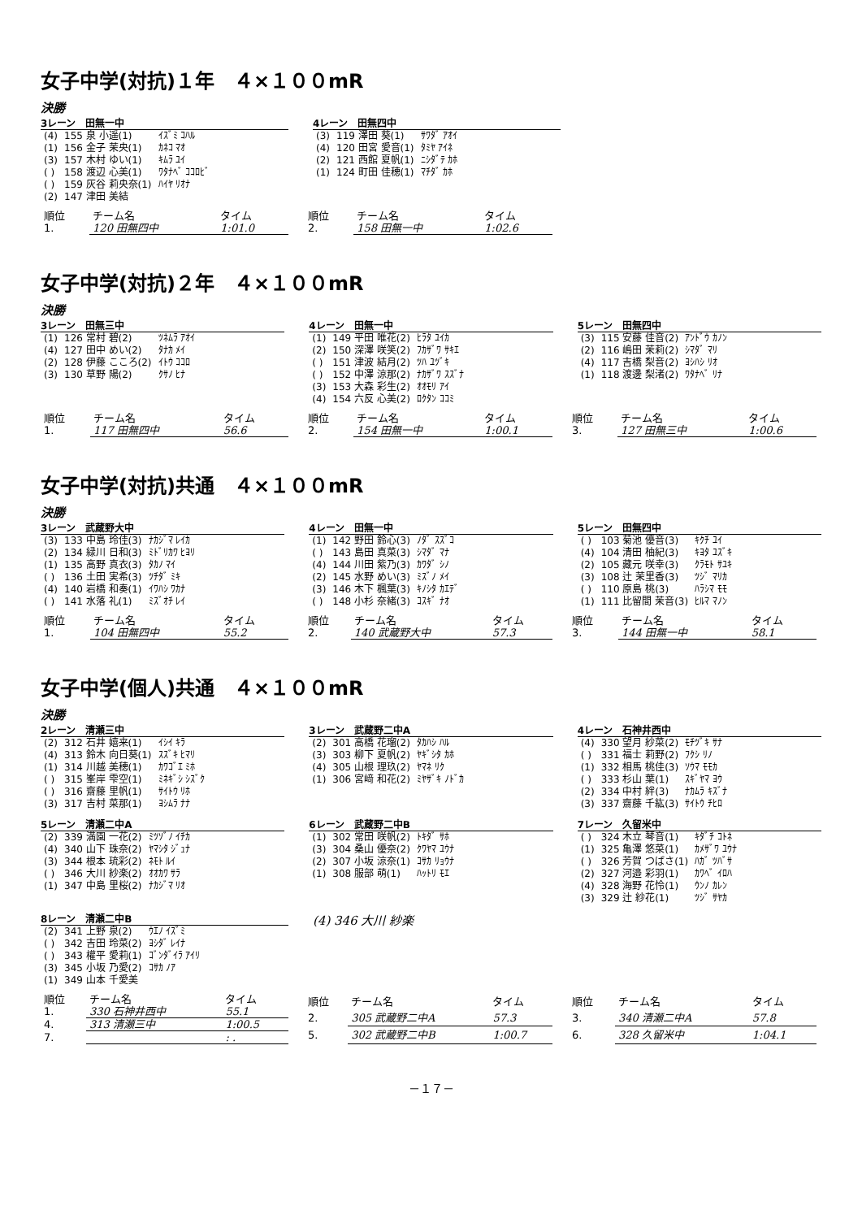女子中学(対抗)１年　４×１００mR
決勝
3レーン　田無一中
| (4) | 155 泉 小遥(1) | ｲｽﾞﾐ ｺﾊﾙ |
| (1) | 156 金子 茉央(1) | ｶﾈｺ ﾏｵ |
| (3) | 157 木村 ゆい(1) | ｷﾑﾗ ﾕｲ |
| ( ) | 158 渡辺 心美(1) | ﾜﾀﾅﾍﾞ ｺｺﾛﾋﾞ |
| ( ) | 159 灰谷 莉央奈(1) | ﾊｲﾔ ﾘｵﾅ |
| (2) | 147 津田 美結 | |
4レーン　田無四中
| (3) | 119 澤田 葵(1) | ｻﾜﾀﾞ ｱｵｲ |
| (4) | 120 田宮 愛音(1) | ﾀﾐﾔ ｱｲﾈ |
| (2) | 121 西館 夏帆(1) | ﾆｼﾀﾞﾃ ｶﾎ |
| (1) | 124 町田 佳穂(1) | ﾏﾁﾀﾞ ｶﾎ |
| 順位 | チーム名 | タイム |
| 1. | 120 田無四中 | 1:01.0 |
| 順位 | チーム名 | タイム |
| 2. | 158 田無一中 | 1:02.6 |
女子中学(対抗)２年　４×１００mR
決勝
3レーン　田無三中
| (1) | 126 常村 碧(2) | ﾂﾈﾑﾗ ｱｵｲ |
| (4) | 127 田中 めい(2) | ﾀﾅｶ ﾒｲ |
| (2) | 128 伊藤 こころ(2) | ｲﾄｳ ｺｺﾛ |
| (3) | 130 草野 陽(2) | ｸｻﾉ ﾋﾅ |
4レーン　田無一中
| (1) | 149 平田 唯花(2) | ﾋﾗﾀ ﾕｲｶ |
| (2) | 150 深澤 咲笑(2) | ﾌｶｻﾞﾜ ｻｷｴ |
| ( ) | 151 津波 結月(2) | ﾂﾊ ﾕﾂﾞｷ |
| ( ) | 152 中澤 涼那(2) | ﾅｶｻﾞﾜ ｽｽﾞﾅ |
| (3) | 153 大森 彩生(2) | ｵｵﾓﾘ ｱｲ |
| (4) | 154 六反 心美(2) | ﾛｸﾀﾝ ｺｺﾐ |
5レーン　田無四中
| (3) | 115 安藤 佳音(2) | ｱﾝﾄﾞｳ ｶﾉﾝ |
| (2) | 116 嶋田 茉莉(2) | ｼﾏﾀﾞ ﾏﾘ |
| (4) | 117 吉橋 梨音(2) | ﾖｼﾊｼ ﾘｵ |
| (1) | 118 渡邊 梨渚(2) | ﾜﾀﾅﾍﾞ ﾘﾅ |
| 順位 | チーム名 | タイム |
| 1. | 117 田無四中 | 56.6 |
| 順位 | チーム名 | タイム |
| 2. | 154 田無一中 | 1:00.1 |
| 順位 | チーム名 | タイム |
| 3. | 127 田無三中 | 1:00.6 |
女子中学(対抗)共通　４×１００mR
決勝
3レーン　武蔵野大中
| (3) | 133 中島 玲佳(3) | ﾅｶｼﾞﾏ ﾚｲｶ |
| (2) | 134 緑川 日和(3) | ﾐﾄﾞﾘｶﾜ ﾋﾖﾘ |
| (1) | 135 高野 真衣(3) | ﾀｶﾉ ﾏｲ |
| ( ) | 136 土田 実希(3) | ﾂﾁﾀﾞ ﾐｷ |
| (4) | 140 岩橋 和奏(1) | ｲﾜﾊｼ ﾜｶﾅ |
| ( ) | 141 水落 礼(1) | ﾐｽﾞｵﾁ ﾚｲ |
4レーン　田無一中
| (1) | 142 野田 鈴心(3) | ﾉﾀﾞ ｽｽﾞｺ |
| ( ) | 143 島田 真菜(3) | ｼﾏﾀﾞ ﾏﾅ |
| (4) | 144 川田 紫乃(3) | ｶﾜﾀﾞ ｼﾉ |
| (2) | 145 水野 めい(3) | ﾐｽﾞﾉ ﾒｲ |
| (3) | 146 木下 楓葉(3) | ｷﾉｼﾀ ｶｴﾃﾞ |
| ( ) | 148 小杉 奈緒(3) | ｺｽｷﾞ ﾅｵ |
5レーン　田無四中
| ( ) | 103 菊池 優音(3) | ｷｸﾁ ﾕｲ |
| (4) | 104 清田 柚紀(3) | ｷﾖﾀ ﾕｽﾞｷ |
| (2) | 105 藏元 咲幸(3) | ｸﾗﾓﾄ ｻﾕｷ |
| (3) | 108 辻 茉里香(3) | ﾂｼﾞ ﾏﾘｶ |
| ( ) | 110 原島 桃(3) | ﾊﾗｼﾏ ﾓﾓ |
| (1) | 111 比留間 茉音(3) | ﾋﾙﾏ ﾏﾉﾝ |
| 順位 | チーム名 | タイム |
| 1. | 104 田無四中 | 55.2 |
| 順位 | チーム名 | タイム |
| 2. | 140 武蔵野大中 | 57.3 |
| 順位 | チーム名 | タイム |
| 3. | 144 田無一中 | 58.1 |
女子中学(個人)共通　４×１００mR
決勝
2レーン　清瀬三中
| (2) | 312 石井 嬉来(1) | ｲｼｲ ｷﾗ |
| (4) | 313 鈴木 向日葵(1) | ｽｽﾞｷ ﾋﾏﾘ |
| (1) | 314 川越 美穂(1) | ｶﾜｺﾞｴ ﾐﾎ |
| ( ) | 315 峯岸 雫空(1) | ﾐﾈｷﾞｼ ｼｽﾞｸ |
| ( ) | 316 齋藤 里帆(1) | ｻｲﾄｳ ﾘﾎ |
| (3) | 317 吉村 菜那(1) | ﾖｼﾑﾗ ﾅﾅ |
3レーン　武蔵野二中A
| (2) | 301 高橋 花瑠(2) | ﾀｶﾊｼ ﾊﾙ |
| (3) | 303 柳下 夏帆(2) | ﾔｷﾞｼﾀ ｶﾎ |
| (4) | 305 山根 理玖(2) | ﾔﾏﾈ ﾘｸ |
| (1) | 306 宮﨑 和花(2) | ﾐﾔｻﾞｷ ﾉﾄﾞｶ |
4レーン　石神井西中
| (4) | 330 望月 紗菜(2) | ﾓﾁﾂﾞｷ ｻﾅ |
| ( ) | 331 福士 莉野(2) | ﾌｸｼ ﾘﾉ |
| (1) | 332 相馬 桃佳(3) | ｿｳﾏ ﾓﾓｶ |
| ( ) | 333 杉山 葉(1) | ｽｷﾞﾔﾏ ﾖｳ |
| (2) | 334 中村 絆(3) | ﾅｶﾑﾗ ｷｽﾞﾅ |
| (3) | 337 齋藤 千紘(3) | ｻｲﾄｳ ﾁﾋﾛ |
5レーン　清瀬二中A
| (2) | 339 満園 一花(2) | ﾐﾂｿﾞﾉ ｲﾁｶ |
| (4) | 340 山下 珠奈(2) | ﾔﾏｼﾀ ｼﾞｭﾅ |
| (3) | 344 根本 琉彩(2) | ﾈﾓﾄ ﾙｲ |
| ( ) | 346 大川 紗楽(2) | ｵｵｶﾜ ｻﾗ |
| (1) | 347 中島 里桜(2) | ﾅｶｼﾞﾏ ﾘｵ |
6レーン　武蔵野二中B
| (1) | 302 常田 咲帆(2) | ﾄｷﾀﾞ ｻﾎ |
| (3) | 304 桑山 優奈(2) | ｸﾜﾔﾏ ﾕｳﾅ |
| (2) | 307 小坂 涼奈(1) | ｺｻｶ ﾘｮｳﾅ |
| (1) | 308 服部 萌(1) | ﾊｯﾄﾘ ﾓｴ |
7レーン　久留米中
| ( ) | 324 木立 琴音(1) | ｷﾀﾞﾁ ｺﾄﾈ |
| (1) | 325 亀澤 悠菜(1) | ｶﾒｻﾞﾜ ﾕｳﾅ |
| ( ) | 326 芳賀 つばさ(1) | ﾊｶﾞ ﾂﾊﾞｻ |
| (2) | 327 河邉 彩羽(1) | ｶﾜﾍﾞ ｲﾛﾊ |
| (4) | 328 海野 花怜(1) | ｳﾝﾉ ｶﾚﾝ |
| (3) | 329 辻 紗花(1) | ﾂｼﾞ ｻﾔｶ |
8レーン　清瀬二中B
| (2) | 341 上野 泉(2) | ｳｴﾉ ｲｽﾞﾐ |
| ( ) | 342 吉田 玲菜(2) | ﾖｼﾀﾞ ﾚｲﾅ |
| ( ) | 343 權平 愛莉(1) | ｺﾞﾝﾀﾞｲﾗ ｱｲﾘ |
| (3) | 345 小坂 乃愛(2) | ｺｻｶ ﾉｱ |
| (1) | 349 山本 千愛美 | |
(4) 346 大川 紗楽
| 順位 | チーム名 | タイム |
| 1. | 330 石神井西中 | 55.1 |
| 4. | 313 清瀬三中 | 1:00.5 |
| 7. | | : . |
| 順位 | チーム名 | タイム |
| 2. | 305 武蔵野二中A | 57.3 |
| 5. | 302 武蔵野二中B | 1:00.7 |
| 順位 | チーム名 | タイム |
| 3. | 340 清瀬二中A | 57.8 |
| 6. | 328 久留米中 | 1:04.1 |
－１７－